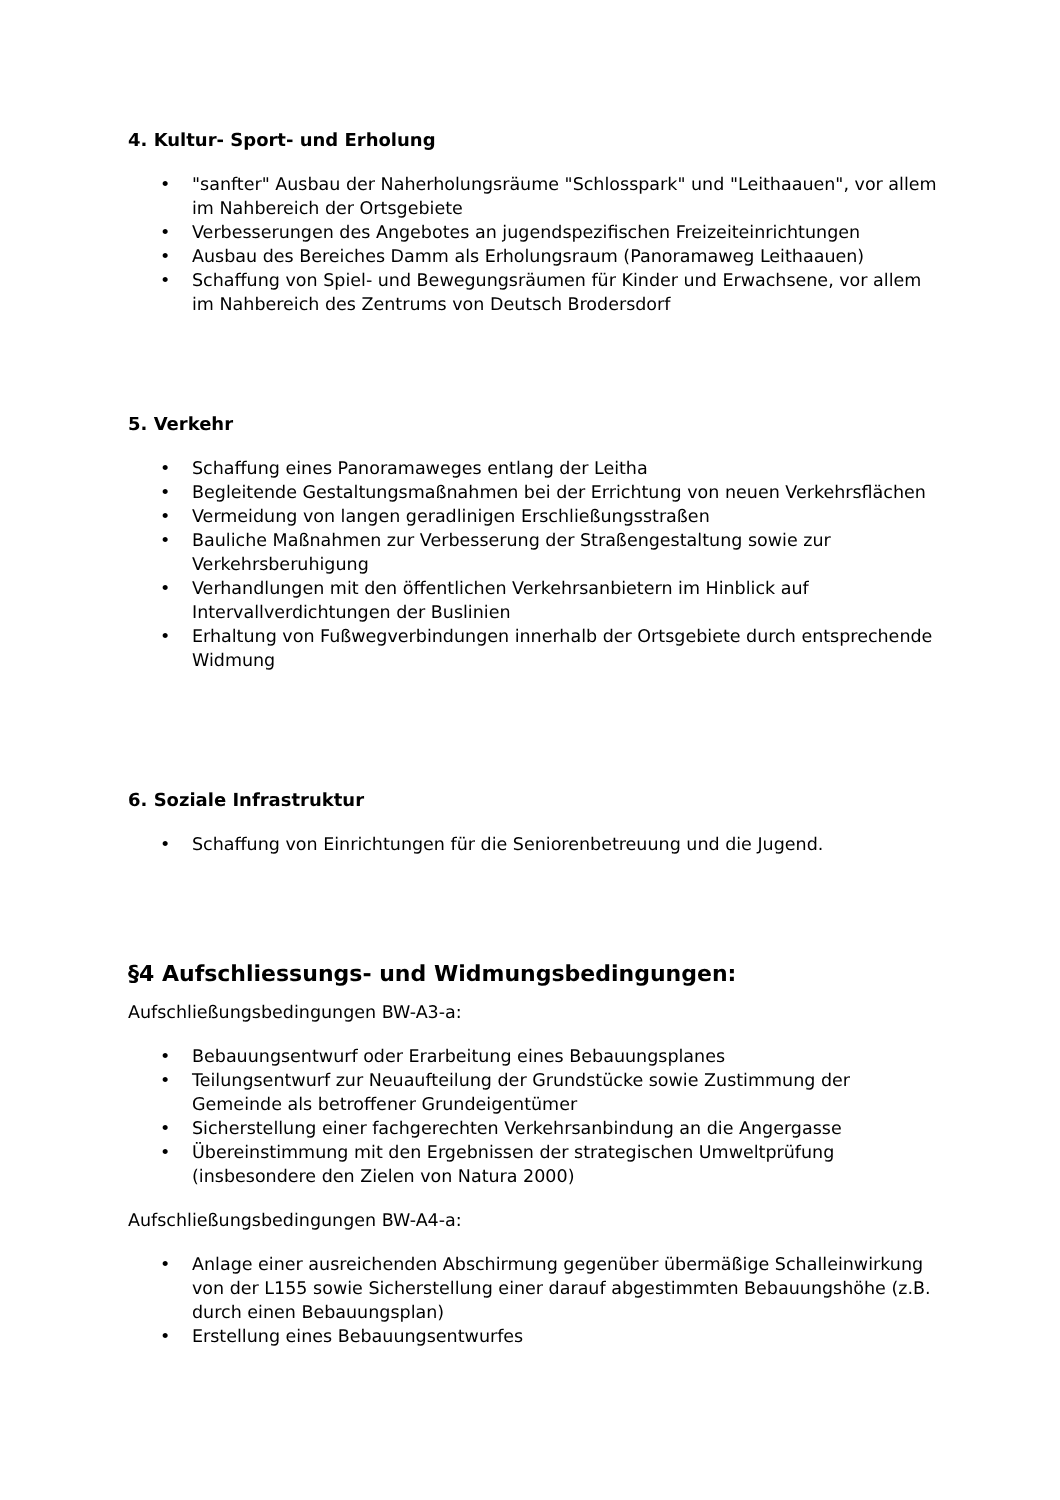4. Kultur- Sport- und Erholung
• "sanfter" Ausbau der Naherholungsräume "Schlosspark" und "Leithaauen", vor allem im Nahbereich der Ortsgebiete
• Verbesserungen des Angebotes an jugendspezifischen Freizeiteinrichtungen
• Ausbau des Bereiches Damm als Erholungsraum (Panoramaweg Leithaauen)
• Schaffung von Spiel- und Bewegungsräumen für Kinder und Erwachsene, vor allem im Nahbereich des Zentrums von Deutsch Brodersdorf
5. Verkehr
• Schaffung eines Panoramaweges entlang der Leitha
• Begleitende Gestaltungsmaßnahmen bei der Errichtung von neuen Verkehrsflächen
• Vermeidung von langen geradlinigen Erschließungsstraßen
• Bauliche Maßnahmen zur Verbesserung der Straßengestaltung sowie zur Verkehrsberuhigung
• Verhandlungen mit den öffentlichen Verkehrsanbietern im Hinblick auf Intervallverdichtungen der Buslinien
• Erhaltung von Fußwegverbindungen innerhalb der Ortsgebiete durch entsprechende Widmung
6. Soziale Infrastruktur
• Schaffung von Einrichtungen für die Seniorenbetreuung und die Jugend.
§4 Aufschliessungs- und Widmungsbedingungen:
Aufschließungsbedingungen BW-A3-a:
• Bebauungsentwurf oder Erarbeitung eines Bebauungsplanes
• Teilungsentwurf zur Neuaufteilung der Grundstücke sowie Zustimmung der Gemeinde als betroffener Grundeigentümer
• Sicherstellung einer fachgerechten Verkehrsanbindung an die Angergasse
• Übereinstimmung mit den Ergebnissen der strategischen Umweltprüfung (insbesondere den Zielen von Natura 2000)
Aufschließungsbedingungen BW-A4-a:
• Anlage einer ausreichenden Abschirmung gegenüber übermäßige Schalleinwirkung von der L155 sowie Sicherstellung einer darauf abgestimmten Bebauungshöhe (z.B. durch einen Bebauungsplan)
• Erstellung eines Bebauungsentwurfes